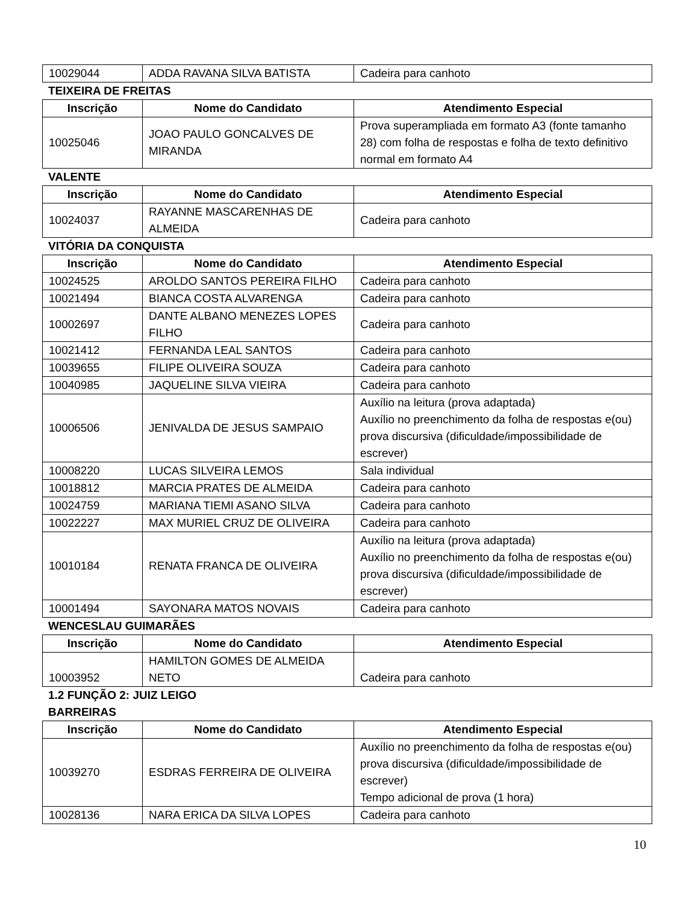| 10029044 | ADDA RAVANA SILVA BATISTA | Cadeira para canhoto |
TEIXEIRA DE FREITAS
| Inscrição | Nome do Candidato | Atendimento Especial |
| --- | --- | --- |
| 10025046 | JOAO PAULO GONCALVES DE MIRANDA | Prova superampliada em formato A3 (fonte tamanho 28) com folha de respostas e folha de texto definitivo normal em formato A4 |
VALENTE
| Inscrição | Nome do Candidato | Atendimento Especial |
| --- | --- | --- |
| 10024037 | RAYANNE MASCARENHAS DE ALMEIDA | Cadeira para canhoto |
VITÓRIA DA CONQUISTA
| Inscrição | Nome do Candidato | Atendimento Especial |
| --- | --- | --- |
| 10024525 | AROLDO SANTOS PEREIRA FILHO | Cadeira para canhoto |
| 10021494 | BIANCA COSTA ALVARENGA | Cadeira para canhoto |
| 10002697 | DANTE ALBANO MENEZES LOPES FILHO | Cadeira para canhoto |
| 10021412 | FERNANDA LEAL SANTOS | Cadeira para canhoto |
| 10039655 | FILIPE OLIVEIRA SOUZA | Cadeira para canhoto |
| 10040985 | JAQUELINE SILVA VIEIRA | Cadeira para canhoto |
| 10006506 | JENIVALDA DE JESUS SAMPAIO | Auxílio na leitura (prova adaptada) Auxílio no preenchimento da folha de respostas e(ou) prova discursiva (dificuldade/impossibilidade de escrever) |
| 10008220 | LUCAS SILVEIRA LEMOS | Sala individual |
| 10018812 | MARCIA PRATES DE ALMEIDA | Cadeira para canhoto |
| 10024759 | MARIANA TIEMI ASANO SILVA | Cadeira para canhoto |
| 10022227 | MAX MURIEL CRUZ DE OLIVEIRA | Cadeira para canhoto |
| 10010184 | RENATA FRANCA DE OLIVEIRA | Auxílio na leitura (prova adaptada) Auxílio no preenchimento da folha de respostas e(ou) prova discursiva (dificuldade/impossibilidade de escrever) |
| 10001494 | SAYONARA MATOS NOVAIS | Cadeira para canhoto |
WENCESLAU GUIMARÃES
| Inscrição | Nome do Candidato | Atendimento Especial |
| --- | --- | --- |
| 10003952 | HAMILTON GOMES DE ALMEIDA NETO | Cadeira para canhoto |
1.2 FUNÇÃO 2: JUIZ LEIGO
BARREIRAS
| Inscrição | Nome do Candidato | Atendimento Especial |
| --- | --- | --- |
| 10039270 | ESDRAS FERREIRA DE OLIVEIRA | Auxílio no preenchimento da folha de respostas e(ou) prova discursiva (dificuldade/impossibilidade de escrever) Tempo adicional de prova (1 hora) |
| 10028136 | NARA ERICA DA SILVA LOPES | Cadeira para canhoto |
10